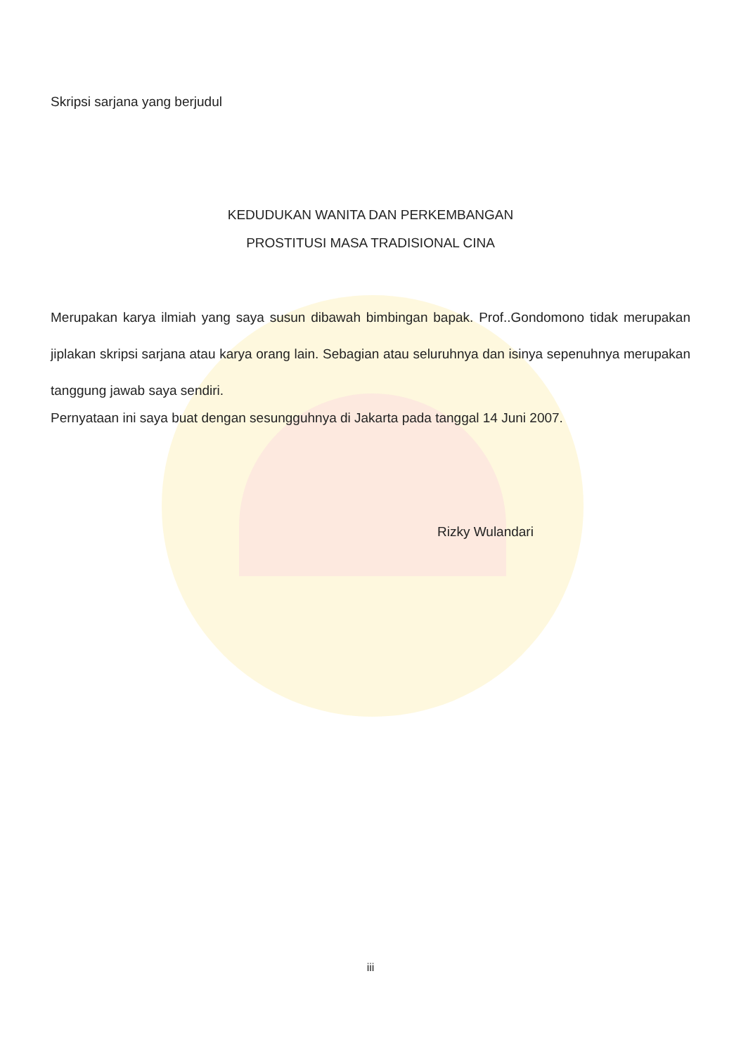Skripsi sarjana yang berjudul
KEDUDUKAN WANITA DAN PERKEMBANGAN
PROSTITUSI MASA TRADISIONAL CINA
Merupakan karya ilmiah yang saya susun dibawah bimbingan bapak. Prof..Gondomono tidak merupakan jiplakan skripsi sarjana atau karya orang lain. Sebagian atau seluruhnya dan isinya sepenuhnya merupakan tanggung jawab saya sendiri.
Pernyataan ini saya buat dengan sesungguhnya di Jakarta pada tanggal 14 Juni 2007.
Rizky Wulandari
iii